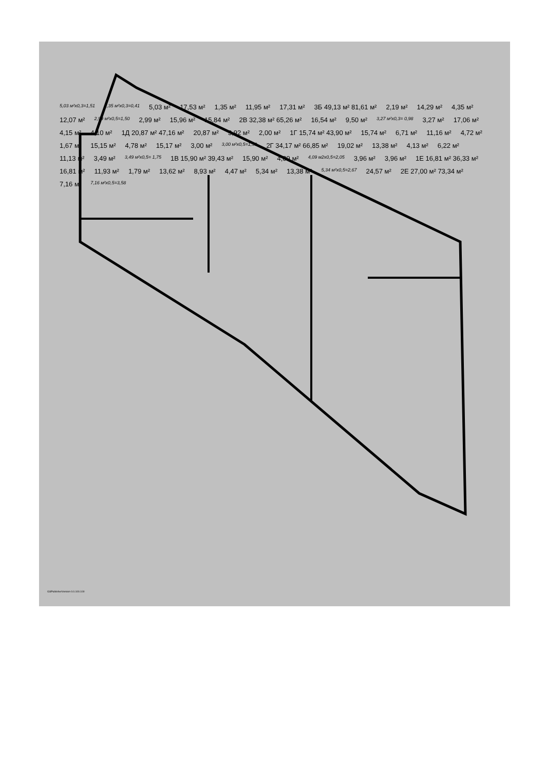5,03 м²х0,3=1,51 1,35 м²х0,3=0,41 5,03 м² 17,53 м² 1,35 м² 11,95 м² 17,31 м² 3Б 49,13 м² 81,61 м² 2,19 м² 14,29 м² 4,35 м² 12,07 м² 2,99 м²х0,5=1,50 2,99 м² 15,96 м² 15,84 м² 2В 32,38 м² 65,26 м² 16,54 м² 9,50 м² 3,27 м²х0,3= 0,98 3,27 м² 17,06 м² 4,15 м² 4,10 м² 1Д 20,87 м² 47,16 м² 20,87 м² 3,92 м² 2,00 м² 1Г 15,74 м² 43,90 м² 15,74 м² 6,71 м² 11,16 м² 4,72 м² 1,67 м² 15,15 м² 4,78 м² 15,17 м² 3,00 м² 3,00 м²х0,5=1,50 2Г 34,17 м² 66,85 м² 19,02 м² 13,38 м² 4,13 м² 6,22 м² 11,13 м² 3,49 м² 3,49 м²х0,5= 1,75 1В 15,90 м² 39,43 м² 15,90 м² 4,09 м² 4,09 м2х0,5=2,05 3,96 м² 3,96 м² 1Е 16,81 м² 36,33 м² 16,81 м² 11,93 м² 1,79 м² 13,62 м² 8,93 м² 4,47 м² 5,34 м² 13,38 м² 5,34 м²х0,5=2,67 24,57 м² 2Е 27,00 м² 73,34 м² 7,16 м² 7,16 м²х0,5=3,58
GSPublisherVersion 0.0.100.100